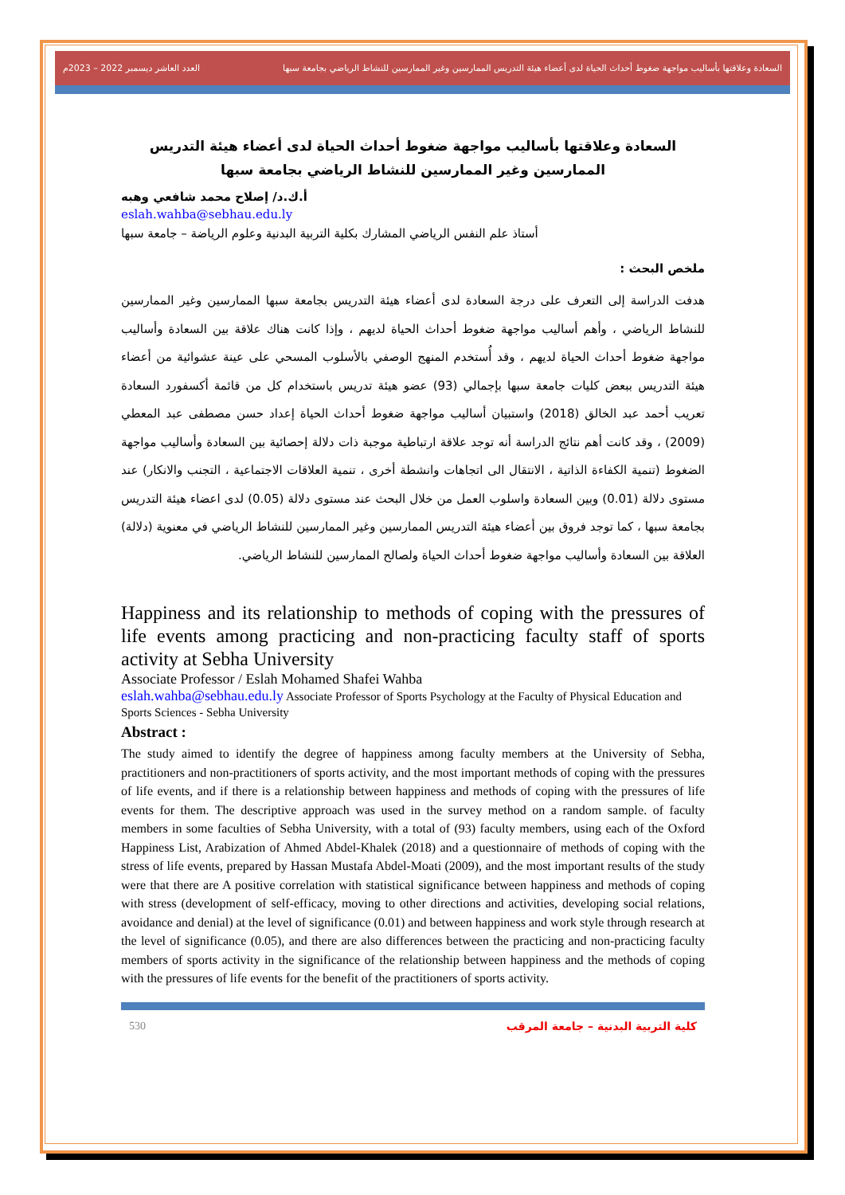العدد العاشر ديسمبر 2022 – 2023م السعادة وعلاقتها بأساليب مواجهة ضغوط أحداث الحياة لدى أعضاء هيئة التدريس الممارسين وغير الممارسين للنشاط الرياضي بجامعة سبها
السعادة وعلاقتها بأساليب مواجهة ضغوط أحداث الحياة لدى أعضاء هيئة التدريس الممارسين وغير الممارسين للنشاط الرياضي بجامعة سبها
أ.ك.د/ إصلاح محمد شافعي وهبه
eslah.wahba@sebhau.edu.ly
أستاذ علم النفس الرياضي المشارك بكلية التربية البدنية وعلوم الرياضة – جامعة سبها
ملخص البحث :
هدفت الدراسة إلى التعرف على درجة السعادة لدى أعضاء هيئة التدريس بجامعة سبها الممارسين وغير الممارسين للنشاط الرياضي ، وأهم أساليب مواجهة ضغوط أحداث الحياة لديهم ، وإذا كانت هناك علاقة بين السعادة وأساليب مواجهة ضغوط أحداث الحياة لديهم ، وقد أُستخدم المنهج الوصفي بالأسلوب المسحي على عينة عشوائية من أعضاء هيئة التدريس ببعض كليات جامعة سبها بإجمالي (93) عضو هيئة تدريس باستخدام كل من قائمة أكسفورد السعادة تعريب أحمد عبد الخالق (2018) واستبيان أساليب مواجهة ضغوط أحداث الحياة إعداد حسن مصطفى عبد المعطي (2009) ، وقد كانت أهم نتائج الدراسة أنه توجد علاقة ارتباطية موجبة ذات دلالة إحصائية بين السعادة وأساليب مواجهة الضغوط (تنمية الكفاءة الذاتية ، الانتقال الى اتجاهات وانشطة أخرى ، تنمية العلاقات الاجتماعية ، التجنب والانكار) عند مستوى دلالة (0.01) وبين السعادة واسلوب العمل من خلال البحث عند مستوى دلالة (0.05) لدى اعضاء هيئة التدريس بجامعة سبها ، كما توجد فروق بين أعضاء هيئة التدريس الممارسين وغير الممارسين للنشاط الرياضي في معنوية (دلالة) العلاقة بين السعادة وأساليب مواجهة ضغوط أحداث الحياة ولصالح الممارسين للنشاط الرياضي.
Happiness and its relationship to methods of coping with the pressures of life events among practicing and non-practicing faculty staff of sports activity at Sebha University
Associate Professor / Eslah Mohamed Shafei Wahba
eslah.wahba@sebhau.edu.ly Associate Professor of Sports Psychology at the Faculty of Physical Education and Sports Sciences - Sebha University
Abstract :
The study aimed to identify the degree of happiness among faculty members at the University of Sebha, practitioners and non-practitioners of sports activity, and the most important methods of coping with the pressures of life events, and if there is a relationship between happiness and methods of coping with the pressures of life events for them. The descriptive approach was used in the survey method on a random sample. of faculty members in some faculties of Sebha University, with a total of (93) faculty members, using each of the Oxford Happiness List, Arabization of Ahmed Abdel-Khalek (2018) and a questionnaire of methods of coping with the stress of life events, prepared by Hassan Mustafa Abdel-Moati (2009), and the most important results of the study were that there are A positive correlation with statistical significance between happiness and methods of coping with stress (development of self-efficacy, moving to other directions and activities, developing social relations, avoidance and denial) at the level of significance (0.01) and between happiness and work style through research at the level of significance (0.05), and there are also differences between the practicing and non-practicing faculty members of sports activity in the significance of the relationship between happiness and the methods of coping with the pressures of life events for the benefit of the practitioners of sports activity.
530 كلية التربية البدنية – جامعة المرقب